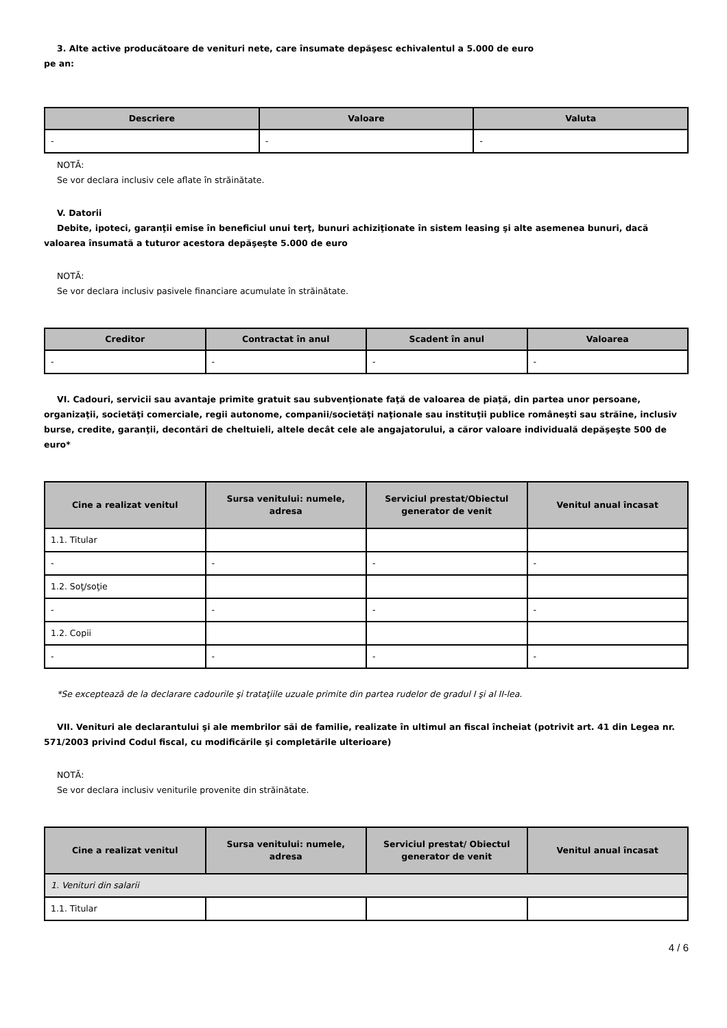3. Alte active producătoare de venituri nete, care însumate depăşesc echivalentul a 5.000 de euro
pe an:
| Descriere | Valoare | Valuta |
| --- | --- | --- |
| - | - | - |
NOTĂ:
Se vor declara inclusiv cele aflate în străinătate.
V. Datorii
Debite, ipoteci, garanţii emise în beneficiul unui terţ, bunuri achiziţionate în sistem leasing şi alte asemenea bunuri, dacă valoarea însumată a tuturor acestora depăşeşte 5.000 de euro
NOTĂ:
Se vor declara inclusiv pasivele financiare acumulate în străinătate.
| Creditor | Contractat în anul | Scadent în anul | Valoarea |
| --- | --- | --- | --- |
| - | - | - | - |
VI. Cadouri, servicii sau avantaje primite gratuit sau subvenţionate faţă de valoarea de piaţă, din partea unor persoane, organizaţii, societăţi comerciale, regii autonome, companii/societăţi naţionale sau instituţii publice româneşti sau străine, inclusiv burse, credite, garanţii, decontări de cheltuieli, altele decât cele ale angajatorului, a căror valoare individuală depăşeşte 500 de euro*
| Cine a realizat venitul | Sursa venitului: numele, adresa | Serviciul prestat/Obiectul generator de venit | Venitul anual încasat |
| --- | --- | --- | --- |
| 1.1. Titular | | | |
| - | - | - | - |
| 1.2. Soţ/soţie | | | |
| - | - | - | - |
| 1.2. Copii | | | |
| - | - | - | - |
*Se exceptează de la declarare cadourile şi trataţiile uzuale primite din partea rudelor de gradul I şi al II-lea.
VII. Venituri ale declarantului şi ale membrilor săi de familie, realizate în ultimul an fiscal încheiat (potrivit art. 41 din Legea nr. 571/2003 privind Codul fiscal, cu modificările şi completările ulterioare)
NOTĂ:
Se vor declara inclusiv veniturile provenite din străinătate.
| Cine a realizat venitul | Sursa venitului: numele, adresa | Serviciul prestat/ Obiectul generator de venit | Venitul anual încasat |
| --- | --- | --- | --- |
| 1. Venituri din salarii | | | |
| 1.1. Titular | | | |
4 / 6